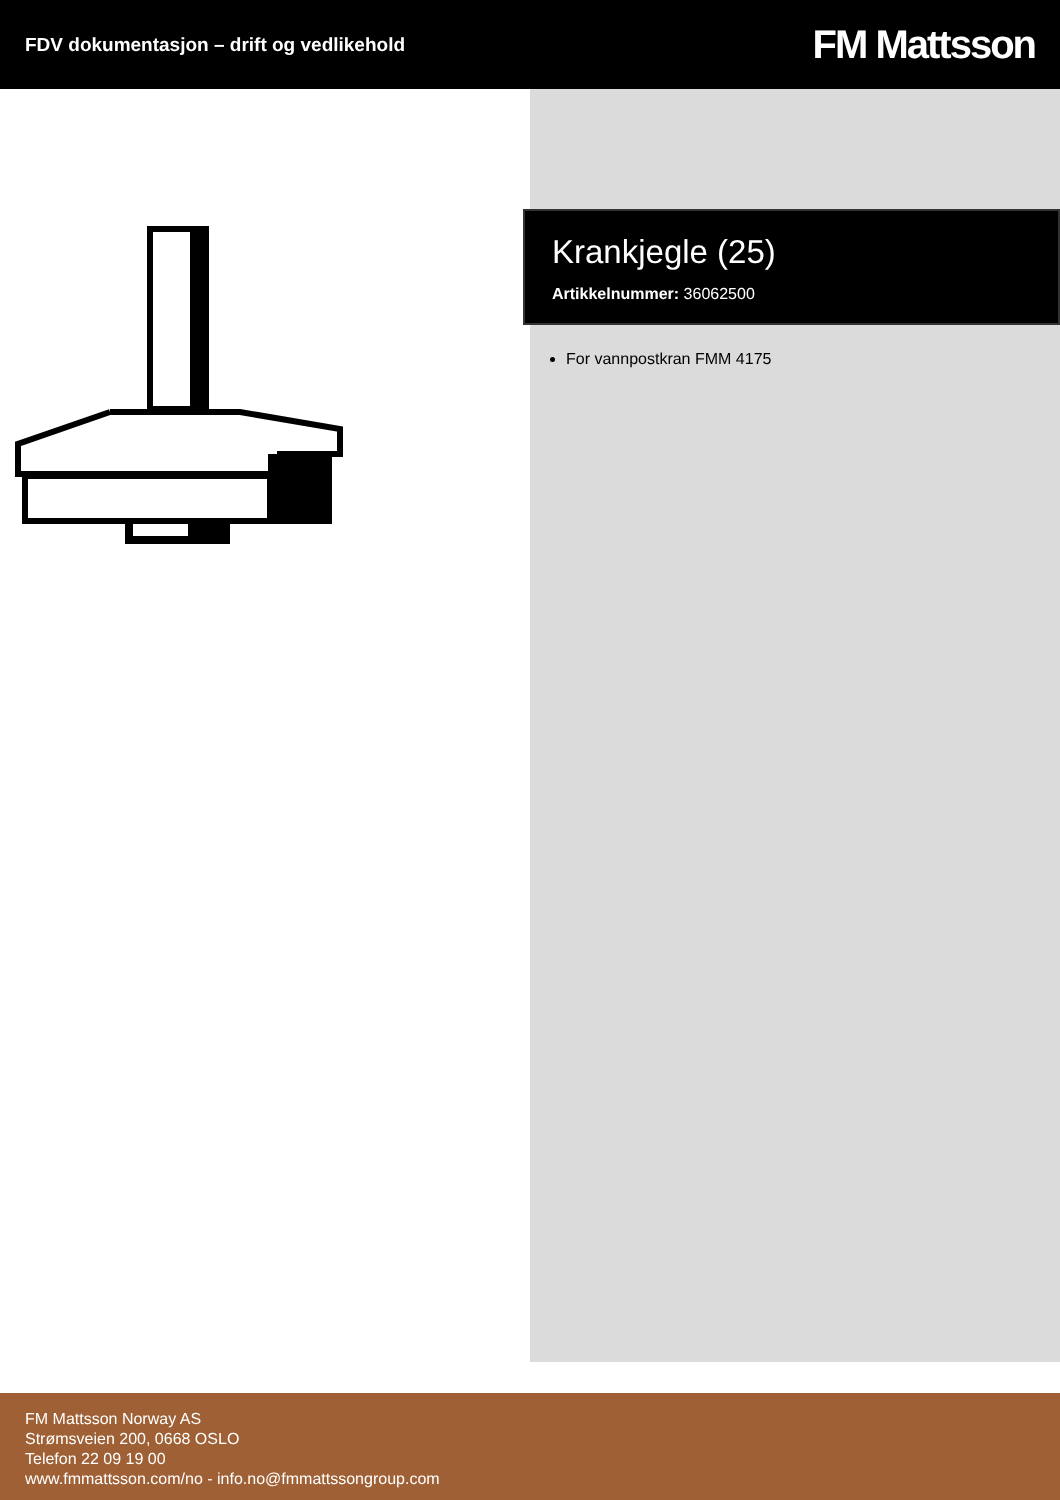FDV dokumentasjon – drift og vedlikehold
FM Mattsson
Krankjegle (25)
Artikkelnummer: 36062500
For vannpostkran FMM 4175
FM Mattsson Norway AS
Strømsveien 200, 0668 OSLO
Telefon 22 09 19 00
www.fmmattsson.com/no - info.no@fmmattssongroup.com